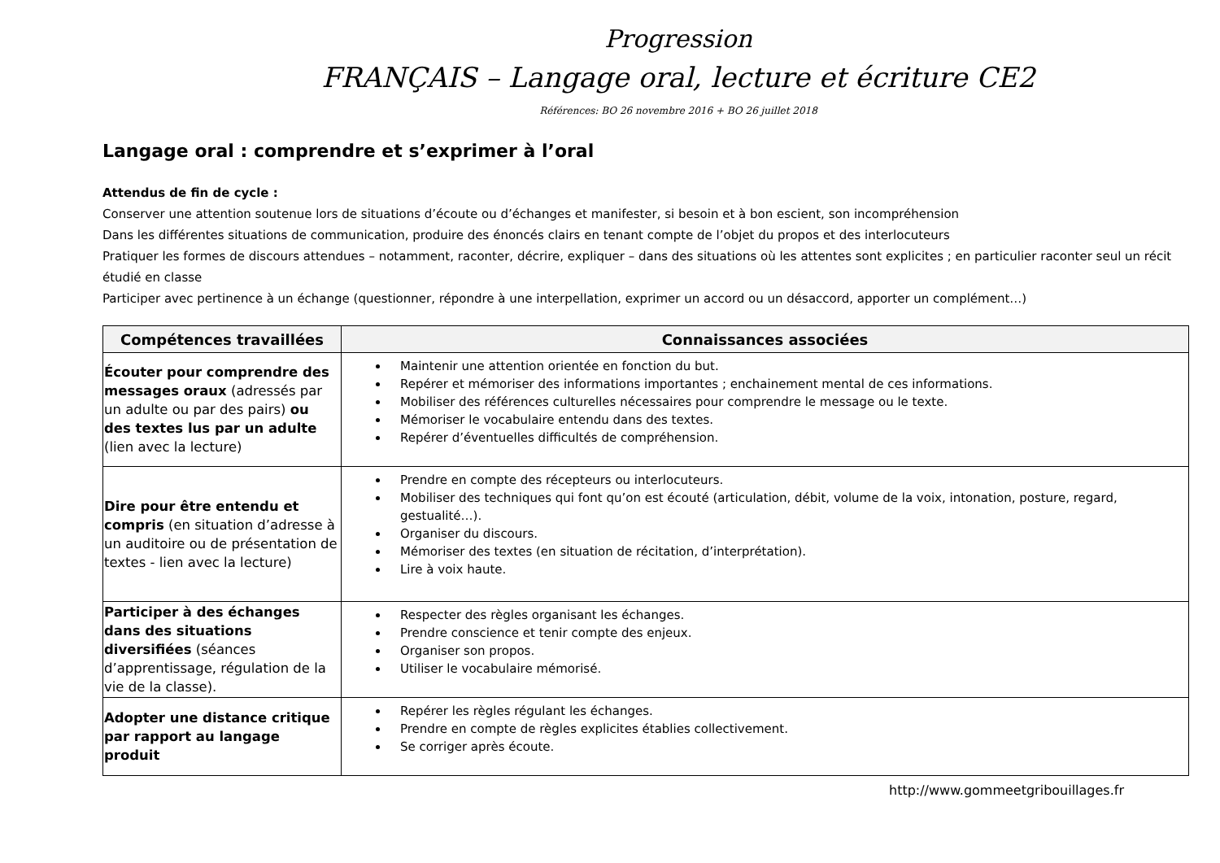Progression
FRANÇAIS – Langage oral, lecture et écriture CE2
Références: BO 26 novembre 2016 + BO 26 juillet 2018
Langage oral : comprendre et s’exprimer à l’oral
Attendus de fin de cycle :
Conserver une attention soutenue lors de situations d’écoute ou d’échanges et manifester, si besoin et à bon escient, son incompréhension
Dans les différentes situations de communication, produire des énoncés clairs en tenant compte de l’objet du propos et des interlocuteurs
Pratiquer les formes de discours attendues – notamment, raconter, décrire, expliquer – dans des situations où les attentes sont explicites ; en particulier raconter seul un récit étudié en classe
Participer avec pertinence à un échange (questionner, répondre à une interpellation, exprimer un accord ou un désaccord, apporter un complément…)
| Compétences travaillées | Connaissances associées |
| --- | --- |
| Écouter pour comprendre des messages oraux (adressés par un adulte ou par des pairs) ou des textes lus par un adulte (lien avec la lecture) | Maintenir une attention orientée en fonction du but. Repérer et mémoriser des informations importantes ; enchainement mental de ces informations. Mobiliser des références culturelles nécessaires pour comprendre le message ou le texte. Mémoriser le vocabulaire entendu dans des textes. Repérer d’éventuelles difficultés de compréhension. |
| Dire pour être entendu et compris (en situation d’adresse à un auditoire ou de présentation de textes - lien avec la lecture) | Prendre en compte des récepteurs ou interlocuteurs. Mobiliser des techniques qui font qu’on est écouté (articulation, débit, volume de la voix, intonation, posture, regard, gestualité…). Organiser du discours. Mémoriser des textes (en situation de récitation, d’interprétation). Lire à voix haute. |
| Participer à des échanges dans des situations diversifiées (séances d’apprentissage, régulation de la vie de la classe). | Respecter des règles organisant les échanges. Prendre conscience et tenir compte des enjeux. Organiser son propos. Utiliser le vocabulaire mémorisé. |
| Adopter une distance critique par rapport au langage produit | Repérer les règles régulant les échanges. Prendre en compte de règles explicites établies collectivement. Se corriger après écoute. |
http://www.gommeetgribouillages.fr